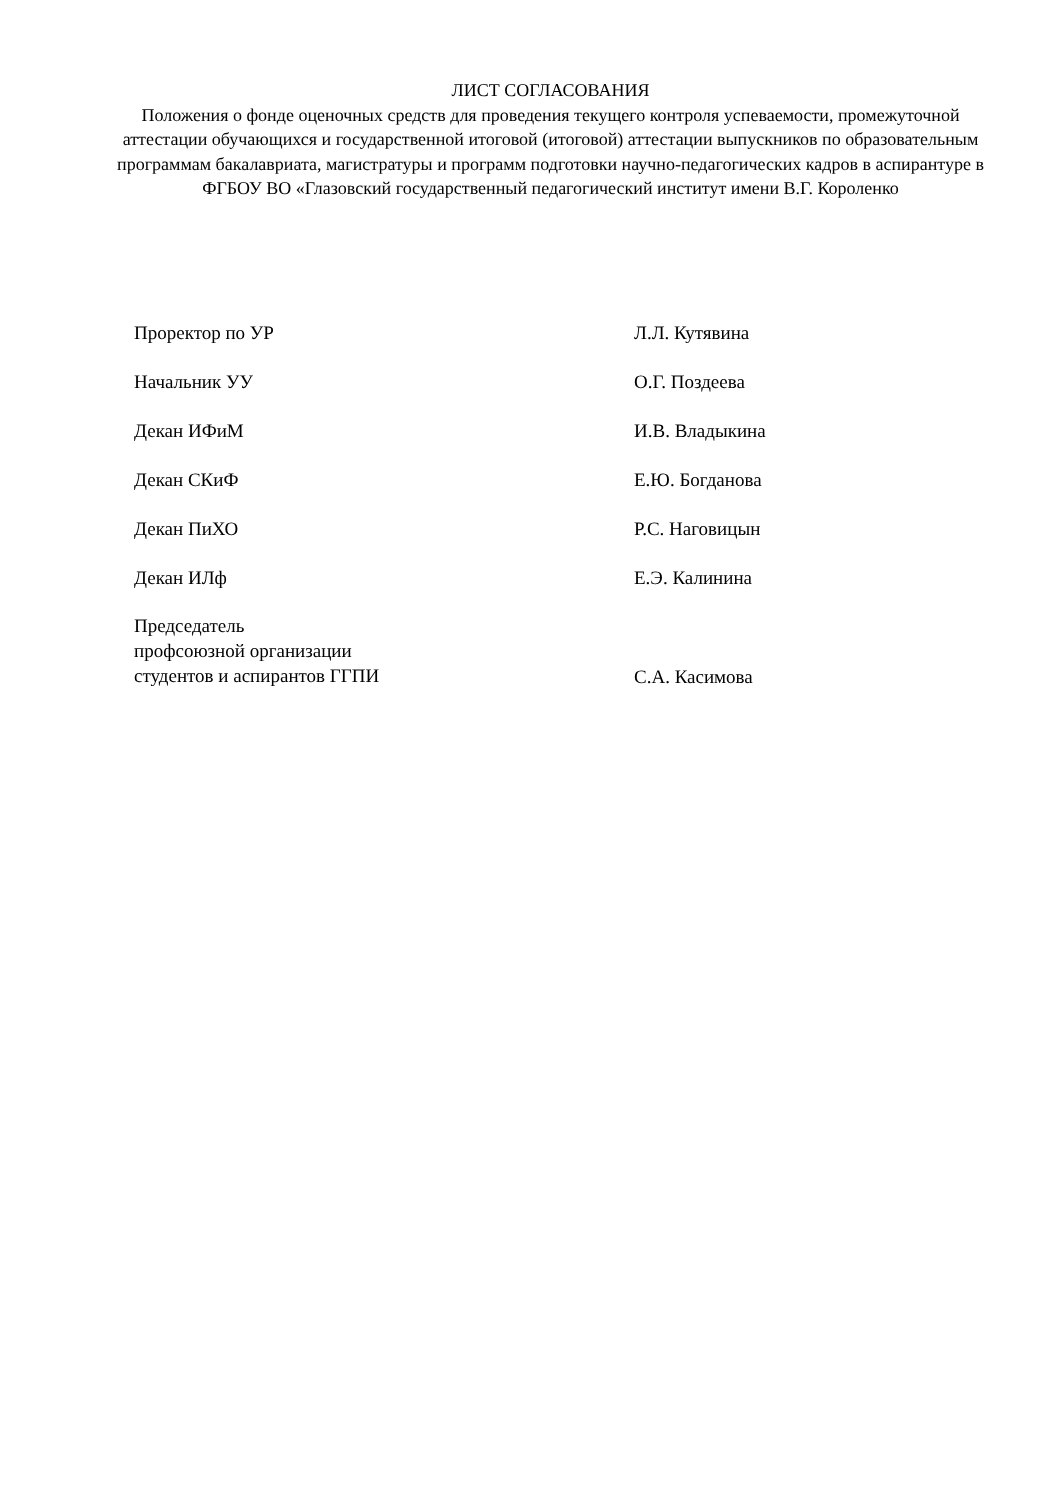ЛИСТ СОГЛАСОВАНИЯ
Положения о фонде оценочных средств для проведения текущего контроля успеваемости, промежуточной аттестации обучающихся и государственной итоговой (итоговой) аттестации выпускников по образовательным программам бакалавриата, магистратуры и программ подготовки научно-педагогических кадров в аспирантуре в ФГБОУ ВО «Глазовский государственный педагогический институт имени В.Г. Короленко
| Проректор по УР | | Л.Л. Кутявина |
| Начальник УУ | | О.Г. Поздеева |
| Декан ИФиМ | | И.В. Владыкина |
| Декан СКиФ | | Е.Ю. Богданова |
| Декан ПиХО | | Р.С. Наговицын |
| Декан ИЛф | | Е.Э. Калинина |
| Председатель профсоюзной организации студентов и аспирантов ГГПИ | | С.А. Касимова |